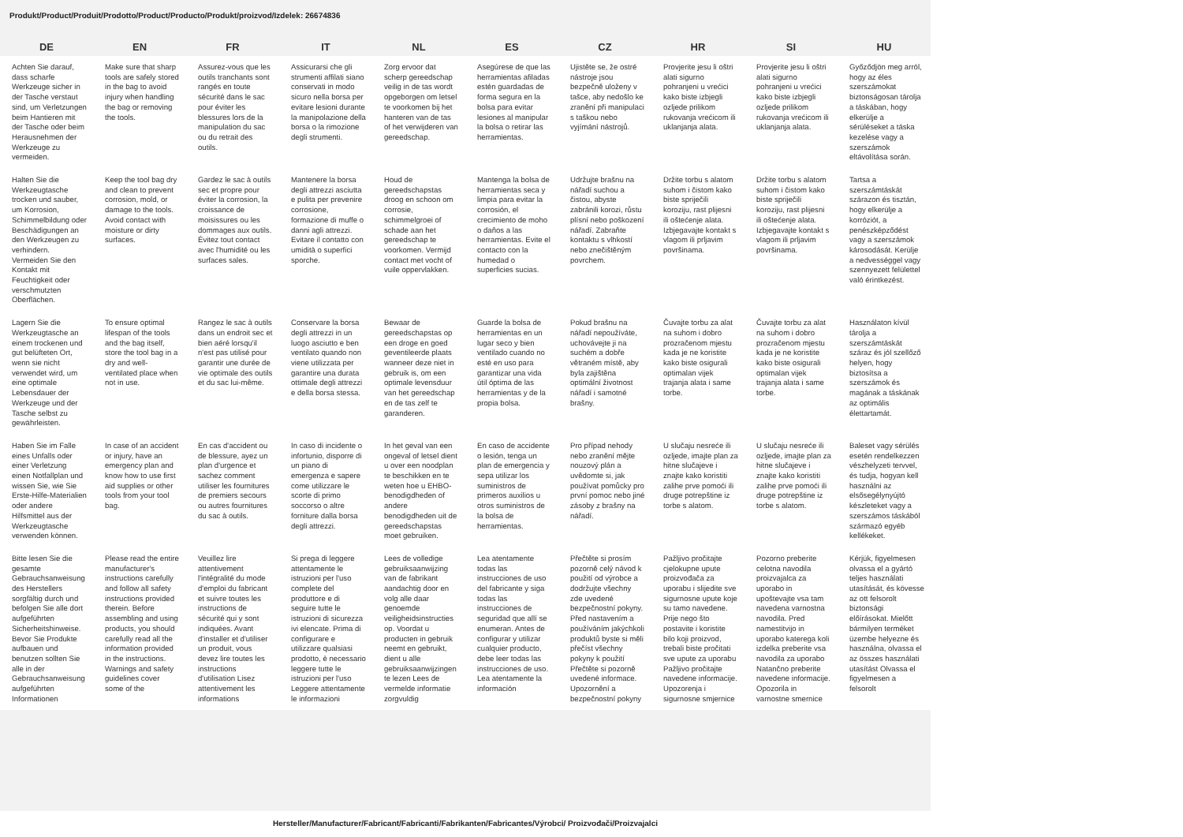Produkt/Product/Produit/Prodotto/Product/Producto/Produkt/proizvod/Izdelek: 26674836
| DE | EN | FR | IT | NL | ES | CZ | HR | SI | HU |
| --- | --- | --- | --- | --- | --- | --- | --- | --- | --- |
| Achten Sie darauf, dass scharfe Werkzeuge sicher in der Tasche verstaut sind, um Verletzungen beim Hantieren mit der Tasche oder beim Herausnehmen der Werkzeuge zu vermeiden. | Make sure that sharp tools are safely stored in the bag to avoid injury when handling the bag or removing the tools. | Assurez-vous que les outils tranchants sont rangés en toute sécurité dans le sac pour éviter les blessures lors de la manipulation du sac ou du retrait des outils. | Assicurarsi che gli strumenti affilati siano conservati in modo sicuro nella borsa per evitare lesioni durante la manipolazione della borsa o la rimozione degli strumenti. | Zorg ervoor dat scherp gereedschap veilig in de tas wordt opgeborgen om letsel te voorkomen bij het hanteren van de tas of het verwijderen van gereedschap. | Asegúrese de que las herramientas afiladas estén guardadas de forma segura en la bolsa para evitar lesiones al manipular la bolsa o retirar las herramientas. | Ujistěte se, že ostré nástroje jsou bezpečně uloženy v tašce, aby nedošlo ke zranění při manipulaci s taškou nebo vyjímání nástrojů. | Provjerite jesu li oštri alati sigurno pohranjeni u vrećici kako biste izbjegli ozljede prilikom rukovanja vrećicom ili uklanjanja alata. | Provjerite jesu li oštri alati sigurno pohranjeni u vrećici kako biste izbjegli ozljede prilikom rukovanja vrećicom ili uklanjanja alata. | Győződjön meg arról, hogy az éles szerszámokat biztonságosan tárolja a táskában, hogy elkerülje a sérüléseket a táska kezelése vagy a szerszámok eltávolítása során. |
| Halten Sie die Werkzeugtasche trocken und sauber, um Korrosion, Schimmelbildung oder Beschädigungen an den Werkzeugen zu verhindern. Vermeiden Sie den Kontakt mit Feuchtigkeit oder verschmutzten Oberflächen. | Keep the tool bag dry and clean to prevent corrosion, mold, or damage to the tools. Avoid contact with moisture or dirty surfaces. | Gardez le sac à outils sec et propre pour éviter la corrosion, la croissance de moisissures ou les dommages aux outils. Évitez tout contact avec l'humidité ou les surfaces sales. | Mantenere la borsa degli attrezzi asciutta e pulita per prevenire corrosione, formazione di muffe o danni agli attrezzi. Evitare il contatto con umidità o superfici sporche. | Houd de gereedschapstas droog en schoon om corrosie, schimmelgroei of schade aan het gereedschap te voorkomen. Vermijd contact met vocht of vuile oppervlakken. | Mantenga la bolsa de herramientas seca y limpia para evitar la corrosión, el crecimiento de moho o daños a las herramientas. Evite el contacto con la humedad o superficies sucias. | Udržujte brašnu na nářadí suchou a čistou, abyste zabránili korozi, růstu plísní nebo poškození nářadí. Zabraňte kontaktu s vlhkostí nebo znečištěným povrchem. | Držite torbu s alatom suhom i čistom kako biste spriječili koroziju, rast plijesni ili oštećenje alata. Izbjegavajte kontakt s vlagom ili prljavim površinama. | Držite torbu s alatom suhom i čistom kako biste spriječili koroziju, rast plijesni ili oštećenje alata. Izbjegavajte kontakt s vlagom ili prljavim površinama. | Tartsa a szerszámtáskát szárazon és tisztán, hogy elkerülje a korróziót, a penészképződést vagy a szerszámok károsodását. Kerülje a nedvességgel vagy szennyezett felülettel való érintkezést. |
| Lagern Sie die Werkzeugtasche an einem trockenen und gut belüfteten Ort, wenn sie nicht verwendet wird, um eine optimale Lebensdauer der Werkzeuge und der Tasche selbst zu gewährleisten. | To ensure optimal lifespan of the tools and the bag itself, store the tool bag in a dry and well-ventilated place when not in use. | Rangez le sac à outils dans un endroit sec et bien aéré lorsqu'il n'est pas utilisé pour garantir une durée de vie optimale des outils et du sac lui-même. | Conservare la borsa degli attrezzi in un luogo asciutto e ben ventilato quando non viene utilizzata per garantire una durata ottimale degli attrezzi e della borsa stessa. | Bewaar de gereedschapstas op een droge en goed geventileerde plaats wanneer deze niet in gebruik is, om een optimale levensduur van het gereedschap en de tas zelf te garanderen. | Guarde la bolsa de herramientas en un lugar seco y bien ventilado cuando no esté en uso para garantizar una vida útil óptima de las herramientas y de la propia bolsa. | Pokud brašnu na nářadí nepoužíváte, uchovávejte ji na suchém a dobře větraném místě, aby byla zajištěna optimální životnost nářadí i samotné brašny. | Čuvajte torbu za alat na suhom i dobro prozračenom mjestu kada je ne koristite kako biste osigurali optimalan vijek trajanja alata i same torbe. | Čuvajte torbu za alat na suhom i dobro prozračenom mjestu kada je ne koristite kako biste osigurali optimalan vijek trajanja alata i same torbe. | Használaton kívül tárolja a szerszámtáskát száraz és jól szellőző helyen, hogy biztosítsa a szerszámok és magának a táskának az optimális élettartamát. |
| Haben Sie im Falle eines Unfalls oder einer Verletzung einen Notfallplan und wissen Sie, wie Sie Erste-Hilfe-Materialien oder andere Hilfsmittel aus der Werkzeugtasche verwenden können. | In case of an accident or injury, have an emergency plan and know how to use first aid supplies or other tools from your tool bag. | En cas d'accident ou de blessure, ayez un plan d'urgence et sachez comment utiliser les fournitures de premiers secours ou autres fournitures du sac à outils. | In caso di incidente o infortunio, disporre di un piano di emergenza e sapere come utilizzare le scorte di primo soccorso o altre forniture dalla borsa degli attrezzi. | In het geval van een ongeval of letsel dient u over een noodplan te beschikken en te weten hoe u EHBO-benodigdheden of andere benodigdheden uit de gereedschapstas moet gebruiken. | En caso de accidente o lesión, tenga un plan de emergencia y sepa utilizar los suministros de primeros auxilios u otros suministros de la bolsa de herramientas. | Pro případ nehody nebo zranění mějte nouzový plán a uvědomte si, jak používat pomůcky pro první pomoc nebo jiné zásoby z brašny na nářadí. | U slučaju nesreće ili ozljede, imajte plan za hitne slučajeve i znajte kako koristiti zalihe prve pomoći ili druge potrepštine iz torbe s alatom. | U slučaju nesreće ili ozljede, imajte plan za hitne slučajeve i znajte kako koristiti zalihe prve pomoći ili druge potrepštine iz torbe s alatom. | Baleset vagy sérülés esetén rendelkezzen vészhelyzeti tervvel, és tudja, hogyan kell használni az elsősegélynyújtó készleteket vagy a szerszámos táskából származó egyéb kellékeket. |
| Bitte lesen Sie die gesamte Gebrauchsanweisung des Herstellers sorgfältig durch und befolgen Sie alle dort aufgeführten Sicherheitshinweise. Bevor Sie Produkte aufbauen und benutzen sollten Sie alle in der Gebrauchsanweisung aufgeführten Informationen | Please read the entire manufacturer's instructions carefully and follow all safety instructions provided therein. Before assembling and using products, you should carefully read all the information provided in the instructions. Warnings and safety guidelines cover some of the | Veuillez lire attentivement l'intégralité du mode d'emploi du fabricant et suivre toutes les instructions de sécurité qui y sont indiquées. Avant d'installer et d'utiliser un produit, vous devez lire toutes les instructions d'utilisation Lisez attentivement les informations | Si prega di leggere attentamente le istruzioni per l'uso complete del produttore e di seguire tutte le istruzioni di sicurezza ivi elencate. Prima di configurare e utilizzare qualsiasi prodotto, è necessario leggere tutte le istruzioni per l'uso Leggere attentamente le informazioni | Lees de volledige gebruiksaanwijzing van de fabrikant aandachtig door en volg alle daar genoemde veiligheidsinstructies op. Voordat u producten in gebruik neemt en gebruikt, dient u alle gebruiksaanwijzingen te lezen Lees de vermelde informatie zorgvuldig | Lea atentamente todas las instrucciones de uso del fabricante y siga todas las instrucciones de seguridad que allí se enumeran. Antes de configurar y utilizar cualquier producto, debe leer todas las instrucciones de uso. Lea atentamente la información | Přečtěte si prosím pozorně celý návod k použití od výrobce a dodržujte všechny zde uvedené bezpečnostní pokyny. Před nastavením a používáním jakýchkoli produktů byste si měli přečíst všechny pokyny k použití Přečtěte si pozorně uvedené informace. Upozornění a bezpečnostní pokyny | Pažljivo pročitajte cjelokupne upute proizvođača za uporabu i slijedite sve sigurnosne upute koje su tamo navedene. Prije nego što postavite i koristite bilo koji proizvod, trebali biste pročitati sve upute za uporabu Pažljivo pročitajte navedene informacije. Upozorenja i sigurnosne smjernice | Pozorno preberite celotna navodila proizvajalca za uporabo in upoštevajte vsa tam navedena varnostna navodila. Pred namestitvijo in uporabo katerega koli izdelka preberite vsa navodila za uporabo Natančno preberite navedene informacije. Opozorila in varnostne smernice | Kérjük, figyelmesen olvassa el a gyártó teljes használati utasítását, és kövesse az ott felsorolt biztonsági előírásokat. Mielőtt bármilyen terméket üzembe helyezne és használna, olvassa el az összes használati utasítást Olvassa el figyelmesen a felsorolt |
Hersteller/Manufacturer/Fabricant/Fabricanti/Fabrikanten/Fabricantes/Výrobci/ Proizvođači/Proizvajalci